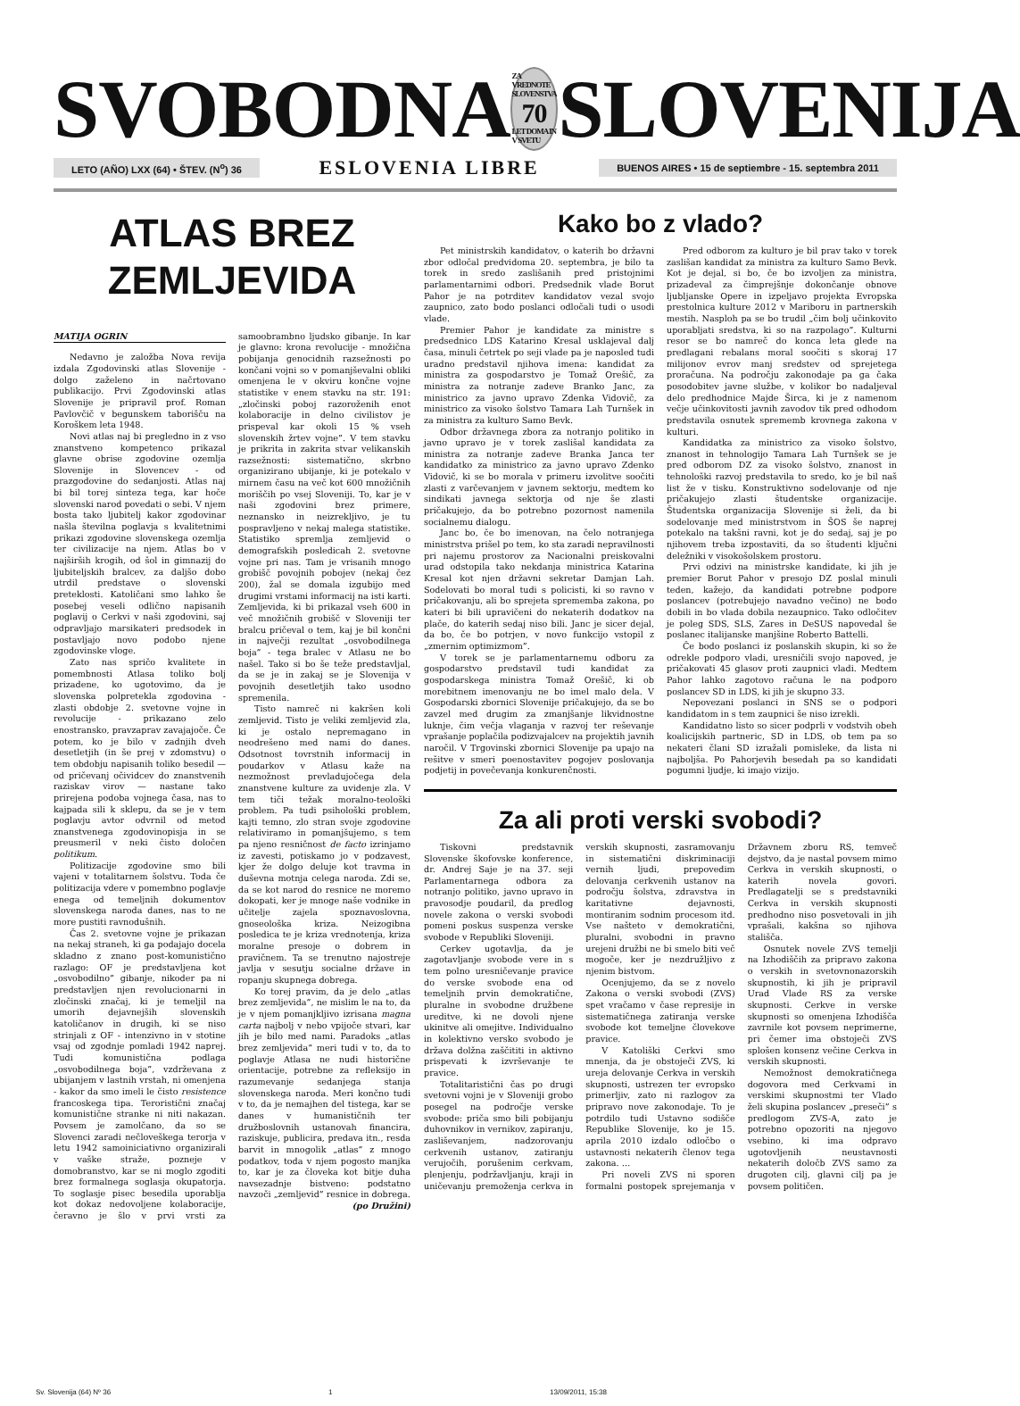SVOBODNA
ZA VREDNOTE SLOVENSTVA
70
LET DOMA IN V SVETU
SLOVENIJA
LETO (AÑO) LXX (64) • ŠTEV. (N<sup>o</sup>) 36 ESLOVENIA LIBRE BUENOS AIRES • 15 de septiembre - 15. septembra 2011
ATLAS BREZ ZEMLJEVIDA
MATIJA OGRIN
Nedavno je založba Nova revija izdala Zgodovinski atlas Slovenije - dolgo zaželeno in načrtovano publikacijo. Prvi Zgodovinski atlas Slovenije je pripravil prof. Roman Pavlovčič v begunskem taborišču na Koroškem leta 1948.
Novi atlas naj bi pregledno in z vso znanstveno kompetenco prikazal glavne obrise zgodovine ozemlja Slovenije in Slovencev - od prazgodovine do sedanjosti. Atlas naj bi bil torej sinteza tega, kar hoče slovenski narod povedati o sebi. V njem bosta tako ljubitelj kakor zgodovinar našla številna poglavja s kvalitetnimi prikazi zgodovine slovenskega ozemlja ter civilizacije na njem. Atlas bo v najširših krogih, od šol in gimnazij do ljubiteljskih bralcev, za daljšo dobo utrdil predstave o slovenski preteklosti. Katoličani smo lahko še posebej veseli odlično napisanih poglavij o Cerkvi v naši zgodovini, saj odpravljajo marsikateri predsodek in postavljajo novo podobo njene zgodovinske vloge.
Zato nas spričo kvalitete in pomembnosti Atlasa toliko bolj prizadene, ko ugotovimo, da je slovenska polpretekla zgodovina - zlasti obdobje 2. svetovne vojne in revolucije - prikazano zelo enostransko, pravzaprav zavajajoče. Če potem, ko je bilo v zadnjih dveh desetletjih (in še prej v zdomstvu) o tem obdobju napisanih toliko besedil — od pričevanj očividcev do znanstvenih raziskav virov — nastane tako prirejena podoba vojnega časa, nas to kajpada sili k sklepu, da se je v tem poglavju avtor odvrnil od metod znanstvenega zgodovinopisja in se preusmeril v neki čisto določen politikum.
Politizacije zgodovine smo bili vajeni v totalitarnem šolstvu. Toda če politizacija vdere v pomembno poglavje enega od temeljnih dokumentov slovenskega naroda danes, nas to ne more pustiti ravnodušnih.
Čas 2. svetovne vojne je prikazan na nekaj straneh, ki ga podajajo docela skladno z znano post-komunistično razlago: OF je predstavljena kot „osvobodilno” gibanje, nikoder pa ni predstavljen njen revolucionarni in zločinski značaj, ki je temeljil na umorih dejavnejših slovenskih katoličanov in drugih, ki se niso strinjali z OF - intenzivno in v stotine vsaj od zgodnje pomladi 1942 naprej. Tudi komunistična podlaga „osvobodilnega boja”, vzdrževana z ubijanjem v lastnih vrstah, ni omenjena - kakor da smo imeli le čisto resistence francoskega tipa. Teroristični značaj komunistične stranke ni niti nakazan. Povsem je zamolčano, da so se Slovenci zaradi nečloveškega terorja v letu 1942 samoiniciativno organizirali v vaške straže, pozneje v domobranstvo, kar se ni moglo zgoditi brez formalnega soglasja okupatorja. To soglasje pisec besedila uporablja kot dokaz nedovoljene kolaboracije, čeravno je šlo v prvi vrsti za samoobrambno ljudsko gibanje. In kar je glavno: krona revolucije - množična pobijanja genocidnih razsežnosti po končani vojni so v pomanjševalni obliki omenjena le v okviru končne vojne statistike v enem stavku na str. 191: „zločinski poboj razoroženih enot kolaboracije in delno civilistov je prispeval kar okoli 15 % vseh slovenskih žrtev vojne”. V tem stavku je prikrita in zakrita stvar velikanskih razsežnosti: sistematično, skrbno organizirano ubijanje, ki je potekalo v mirnem času na več kot 600 množičnih moriščih po vsej Sloveniji. To, kar je v naši zgodovini brez primere, neznansko in neizrekljivo, je tu pospravljeno v nekaj malega statistike. Statistiko spremlja zemljevid o demografskih posledicah 2. svetovne vojne pri nas. Tam je vrisanih mnogo grobišč povojnih pobojev (nekaj čez 200), žal se domala izgubijo med drugimi vrstami informacij na isti karti. Zemljevida, ki bi prikazal vseh 600 in več množičnih grobišč v Sloveniji ter bralcu pričeval o tem, kaj je bil končni in največji rezultat „osvobodilnega boja” - tega bralec v Atlasu ne bo našel. Tako si bo še teže predstavljal, da se je in zakaj se je Slovenija v povojnih desetletjih tako usodno spremenila.
Tisto namreč ni kakršen koli zemljevid. Tisto je veliki zemljevid zla, ki je ostalo nepremagano in neodrešeno med nami do danes. Odsotnost tovrstnih informacij in poudarkov v Atlasu kaže na nezmožnost prevladujočega dela znanstvene kulture za uvidenje zla. V tem tiči težak moralno-teološki problem. Pa tudi psihološki problem, kajti temno, zlo stran svoje zgodovine relativiramo in pomanjšujemo, s tem pa njeno resničnost de facto izrinjamo iz zavesti, potiskamo jo v podzavest, kjer že dolgo deluje kot travma in duševna motnja celega naroda. Zdi se, da se kot narod do resnice ne moremo dokopati, ker je mnoge naše vodnike in učitelje zajela spoznavoslovna, gnoseološka kriza. Neizogibna posledica te je kriza vrednotenja, kriza moralne presoje o dobrem in pravičnem. Ta se trenutno najostreje javlja v sesutju socialne države in ropanju skupnega dobrega.
Ko torej pravim, da je delo „atlas brez zemljevida”, ne mislim le na to, da je v njem pomanjkljivo izrisana magna carta najbolj v nebo vpijoče stvari, kar jih je bilo med nami. Paradoks „atlas brez zemljevida” meri tudi v to, da to poglavje Atlasa ne nudi historične orientacije, potrebne za refleksijo in razumevanje sedanjega stanja slovenskega naroda. Meri končno tudi v to, da je nemajhen del tistega, kar se danes v humanističnih ter družboslovnih ustanovah financira, raziskuje, publicira, predava itn., resda barvit in mnogolik „atlas” z mnogo podatkov, toda v njem pogosto manjka to, kar je za človeka kot bitje duha navsezadnje bistveno: podstatno navzoči „zemljevid” resnice in dobrega.
(po Družini)
Kako bo z vlado?
Pet ministrskih kandidatov, o katerih bo državni zbor odločal predvidoma 20. septembra, je bilo ta torek in sredo zaslišanih pred pristojnimi parlamentarnimi odbori. Predsednik vlade Borut Pahor je na potrditev kandidatov vezal svojo zaupnico, zato bodo poslanci odločali tudi o usodi vlade.
Premier Pahor je kandidate za ministre s predsednico LDS Katarino Kresal usklajeval dalj časa, minuli četrtek po seji vlade pa je naposled tudi uradno predstavil njihova imena: kandidat za ministra za gospodarstvo je Tomaž Orešič, za ministra za notranje zadeve Branko Janc, za ministrico za javno upravo Zdenka Vidovič, za ministrico za visoko šolstvo Tamara Lah Turnšek in za ministra za kulturo Samo Bevk.
Odbor državnega zbora za notranjo politiko in javno upravo je v torek zaslišal kandidata za ministra za notranje zadeve Branka Janca ter kandidatko za ministrico za javno upravo Zdenko Vidovič, ki se bo morala v primeru izvolitve soočiti zlasti z varčevanjem v javnem sektorju, medtem ko sindikati javnega sektorja od nje še zlasti pričakujejo, da bo potrebno pozornost namenila socialnemu dialogu.
Janc bo, če bo imenovan, na čelo notranjega ministrstva prišel po tem, ko sta zaradi nepravilnosti pri najemu prostorov za Nacionalni preiskovalni urad odstopila tako nekdanja ministrica Katarina Kresal kot njen državni sekretar Damjan Lah. Sodelovati bo moral tudi s policisti, ki so ravno v pričakovanju, ali bo sprejeta sprememba zakona, po kateri bi bili upravičeni do nekaterih dodatkov na plače, do katerih sedaj niso bili. Janc je sicer dejal, da bo, če bo potrjen, v novo funkcijo vstopil z „zmernim optimizmom”.
V torek se je parlamentarnemu odboru za gospodarstvo predstavil tudi kandidat za gospodarskega ministra Tomaž Orešič, ki ob morebitnem imenovanju ne bo imel malo dela. V Gospodarski zbornici Slovenije pričakujejo, da se bo zavzel med drugim za zmanjšanje likvidnostne luknje, čim večja vlaganja v razvoj ter reševanje vprašanje poplačila podizvajalcev na projektih javnih naročil. V Trgovinski zbornici Slovenije pa upajo na rešitve v smeri poenostavitev pogojev poslovanja podjetij in povečevanja konkurenčnosti.
Pred odborom za kulturo je bil prav tako v torek zaslišan kandidat za ministra za kulturo Samo Bevk. Kot je dejal, si bo, če bo izvoljen za ministra, prizadeval za čimprejšnje dokončanje obnove ljubljanske Opere in izpeljavo projekta Evropska prestolnica kulture 2012 v Mariboru in partnerskih mestih. Nasploh pa se bo trudil „čim bolj učinkovito uporabljati sredstva, ki so na razpolago”. Kulturni resor se bo namreč do konca leta glede na predlagani rebalans moral soočiti s skoraj 17 milijonov evrov manj sredstev od sprejetega proračuna. Na področju zakonodaje pa ga čaka posodobitev javne službe, v kolikor bo nadaljeval delo predhodnice Majde Širca, ki je z namenom večje učinkovitosti javnih zavodov tik pred odhodom predstavila osnutek sprememb krovnega zakona v kulturi.
Kandidatka za ministrico za visoko šolstvo, znanost in tehnologijo Tamara Lah Turnšek se je pred odborom DZ za visoko šolstvo, znanost in tehnološki razvoj predstavila to sredo, ko je bil naš list že v tisku. Konstruktivno sodelovanje od nje pričakujejo zlasti študentske organizacije. Študentska organizacija Slovenije si želi, da bi sodelovanje med ministrstvom in ŠOS še naprej potekalo na takšni ravni, kot je do sedaj, saj je po njihovem treba izpostaviti, da so študenti ključni deležniki v visokošolskem prostoru.
Prvi odzivi na ministrske kandidate, ki jih je premier Borut Pahor v presojo DZ poslal minuli teden, kažejo, da kandidati potrebne podpore poslancev (potrebujejo navadno večino) ne bodo dobili in bo vlada dobila nezaupnico. Tako odločitev je poleg SDS, SLS, Zares in DeSUS napovedal še poslanec italijanske manjšine Roberto Battelli.
Če bodo poslanci iz poslanskih skupin, ki so že odrekle podporo vladi, uresničili svojo napoved, je pričakovati 45 glasov proti zaupnici vladi. Medtem Pahor lahko zagotovo računa le na podporo poslancev SD in LDS, ki jih je skupno 33.
Nepovezani poslanci in SNS se o podpori kandidatom in s tem zaupnici še niso izrekli.
Kandidatno listo so sicer podprli v vodstvih obeh koalicijskih partneric, SD in LDS, ob tem pa so nekateri člani SD izražali pomisleke, da lista ni najboljša. Po Pahorjevih besedah pa so kandidati pogumni ljudje, ki imajo vizijo.
Za ali proti verski svobodi?
Tiskovni predstavnik Slovenske škofovske konference, dr. Andrej Saje je na 37. seji Parlamentarnega odbora za notranjo politiko, javno upravo in pravosodje poudaril, da predlog novele zakona o verski svobodi pomeni poskus suspenza verske svobode v Republiki Sloveniji.
Cerkev ugotavlja, da je zagotavljanje svobode vere in s tem polno uresničevanje pravice do verske svobode ena od temeljnih prvin demokratične, pluralne in svobodne družbene ureditve, ki ne dovoli njene ukinitve ali omejitve. Individualno in kolektivno versko svobodo je država dolžna zaščititi in aktivno prispevati k izvrševanje te pravice.
Totalitaristični čas po drugi svetovni vojni je v Sloveniji grobo posegel na področje verske svobode: priča smo bili pobijanju duhovnikov in vernikov, zapiranju, zasliševanjem, nadzorovanju cerkvenih ustanov, zatiranju verujočih, porušenim cerkvam, plenjenju, podržavljanju, kraji in uničevanju premoženja cerkva in verskih skupnosti, zasramovanju in sistematični diskriminaciji vernih ljudi, prepovedim delovanja cerkvenih ustanov na področju šolstva, zdravstva in karitativne dejavnosti, montiranim sodnim procesom itd. Vse našteto v demokratični, pluralni, svobodni in pravno urejeni družbi ne bi smelo biti več mogoče, ker je nezdružljivo z njenim bistvom.
Ocenjujemo, da se z novelo Zakona o verski svobodi (ZVS) spet vračamo v čase represije in sistematičnega zatiranja verske svobode kot temeljne človekove pravice.
V Katoliški Cerkvi smo mnenja, da je obstoječi ZVS, ki ureja delovanje Cerkva in verskih skupnosti, ustrezen ter evropsko primerljiv, zato ni razlogov za pripravo nove zakonodaje. To je potrdilo tudi Ustavno sodišče Republike Slovenije, ko je 15. aprila 2010 izdalo odločbo o ustavnosti nekaterih členov tega zakona. …
Pri noveli ZVS ni sporen formalni postopek sprejemanja v Državnem zboru RS, temveč dejstvo, da je nastal povsem mimo Cerkva in verskih skupnosti, o katerih novela govori. Predlagatelji se s predstavniki Cerkva in verskih skupnosti predhodno niso posvetovali in jih vprašali, kakšna so njihova stališča.
Osnutek novele ZVS temelji na Izhodiščih za pripravo zakona o verskih in svetovnonazorskih skupnostih, ki jih je pripravil Urad Vlade RS za verske skupnosti. Cerkve in verske skupnosti so omenjena Izhodišča zavrnile kot povsem neprimerne, pri čemer ima obstoječi ZVS splošen konsenz večine Cerkva in verskih skupnosti.
Nemožnost demokratičnega dogovora med Cerkvami in verskimi skupnostmi ter Vlado želi skupina poslancev „preseči” s predlogom ZVS-A, zato je potrebno opozoriti na njegovo vsebino, ki ima odpravo ugotovljenih neustavnosti nekaterih določb ZVS samo za drugoten cilj, glavni cilj pa je povsem političen.
Sv. Slovenija (64) Nº 36 1 13/09/2011, 15:38